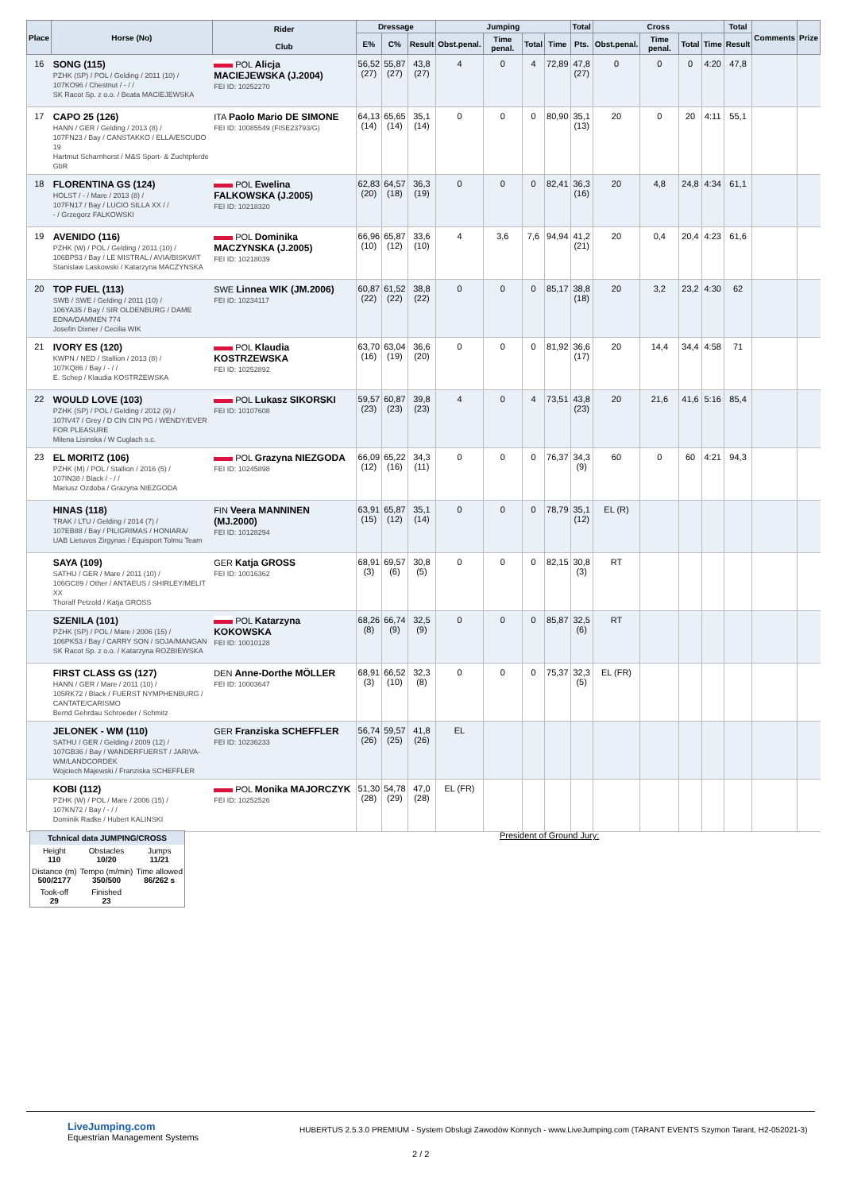| Place | Horse (No) | Rider Club | Dressage | | | Jumping | | | | Total | Cross | | | | Total | Comments | Prize |
| --- | --- | --- | --- | --- | --- | --- | --- | --- | --- | --- | --- | --- | --- | --- | --- | --- | --- |
| | | | E% | C% | Result | Obst.penal. | Time penal. | Total | Time | Pts. | Obst.penal. | Time penal. | Total | Time | Result | | |
| 16 | SONG (115) PZHK (SP) / POL / Gelding / 2011 (10) / 107KO96 / Chestnut / - / / SK Racot Sp. z o.o. / Beata MACIEJEWSKA | POL Alicja MACIEJEWSKA (J.2004) FEI ID: 10252270 | 56,52 (27) | 55,87 (27) | 43,8 (27) | 4 | 0 | 4 | 72,89 | 47,8 (27) | 0 | 0 | 0 | 4:20 | 47,8 | | |
| 17 | CAPO 25 (126) HANN / GER / Gelding / 2013 (8) / 107FN23 / Bay / CANSTAKKO / ELLA/ESCUDO 19 Hartmut Scharnhorst / M&S Sport- & Zuchtpferde GbR | ITA Paolo Mario DE SIMONE FEI ID: 10085549 (FISE23793/G) | 64,13 (14) | 65,65 (14) | 35,1 (14) | 0 | 0 | 0 | 80,90 | 35,1 (13) | 20 | 0 | 20 | 4:11 | 55,1 | | |
| 18 | FLORENTINA GS (124) HOLST / - / Mare / 2013 (8) / 107FN17 / Bay / LUCIO SILLA XX / / - / Grzegorz FALKOWSKI | POL Ewelina FALKOWSKA (J.2005) FEI ID: 10218320 | 62,83 (20) | 64,57 (18) | 36,3 (19) | 0 | 0 | 0 | 82,41 | 36,3 (16) | 20 | 4,8 | 24,8 | 4:34 | 61,1 | | |
| 19 | AVENIDO (116) PZHK (W) / POL / Gelding / 2011 (10) / 106BP53 / Bay / LE MISTRAL / AVIA/BISKWIT Stanislaw Laskowski / Katarzyna MACZYNSKA | POL Dominika MACZYNSKA (J.2005) FEI ID: 10218039 | 66,96 (10) | 65,87 (12) | 33,6 (10) | 4 | 3,6 | 7,6 | 94,94 | 41,2 (21) | 20 | 0,4 | 20,4 | 4:23 | 61,6 | | |
| 20 | TOP FUEL (113) SWB / SWE / Gelding / 2011 (10) / 106YA35 / Bay / SIR OLDENBURG / DAME EDNA/DAMMEN 774 Josefin Dixner / Cecilia WIK | SWE Linnea WIK (JM.2006) FEI ID: 10234117 | 60,87 (22) | 61,52 (22) | 38,8 (22) | 0 | 0 | 0 | 85,17 | 38,8 (18) | 20 | 3,2 | 23,2 | 4:30 | 62 | | |
| 21 | IVORY ES (120) KWPN / NED / Stallion / 2013 (8) / 107KQ86 / Bay / - / / E. Schep / Klaudia KOSTRZEWSKA | POL Klaudia KOSTRZEWSKA FEI ID: 10252892 | 63,70 (16) | 63,04 (19) | 36,6 (20) | 0 | 0 | 0 | 81,92 | 36,6 (17) | 20 | 14,4 | 34,4 | 4:58 | 71 | | |
| 22 | WOULD LOVE (103) PZHK (SP) / POL / Gelding / 2012 (9) / 107IV47 / Grey / D CIN CIN PG / WENDY/EVER FOR PLEASURE Milena Lisinska / W Cuglach s.c. | POL Lukasz SIKORSKI FEI ID: 10107608 | 59,57 (23) | 60,87 (23) | 39,8 (23) | 4 | 0 | 4 | 73,51 | 43,8 (23) | 20 | 21,6 | 41,6 | 5:16 | 85,4 | | |
| 23 | EL MORITZ (106) PZHK (M) / POL / Stallion / 2016 (5) / 107IN38 / Black / - / / Mariusz Ozdoba / Grazyna NIEZGODA | POL Grazyna NIEZGODA FEI ID: 10245898 | 66,09 (12) | 65,22 (16) | 34,3 (11) | 0 | 0 | 0 | 76,37 | 34,3 (9) | 60 | 0 | 60 | 4:21 | 94,3 | | |
| | HINAS (118) TRAK / LTU / Gelding / 2014 (7) / 107EB88 / Bay / PILIGRIMAS / HONIARA/ UAB Lietuvos Zirgynas / Equisport Tolmu Team | FIN Veera MANNINEN (MJ.2000) FEI ID: 10128294 | 63,91 (15) | 65,87 (12) | 35,1 (14) | 0 | 0 | 0 | 78,79 | 35,1 (12) | EL (R) | | | | | | |
| | SAYA (109) SATHU / GER / Mare / 2011 (10) / 106GC89 / Other / ANTAEUS / SHIRLEY/MELIT XX Thoralf Petzold / Katja GROSS | GER Katja GROSS FEI ID: 10016362 | 68,91 (3) | 69,57 (6) | 30,8 (5) | 0 | 0 | 0 | 82,15 | 30,8 (3) | RT | | | | | | |
| | SZENILA (101) PZHK (SP) / POL / Mare / 2006 (15) / 106PK53 / Bay / CARRY SON / SOJA/MANGAN SK Racot Sp. z o.o. / Katarzyna ROZBIEWSKA | POL Katarzyna KOKOWSKA FEI ID: 10010128 | 68,26 (8) | 66,74 (9) | 32,5 (9) | 0 | 0 | 0 | 85,87 | 32,5 (6) | RT | | | | | | |
| | FIRST CLASS GS (127) HANN / GER / Mare / 2011 (10) / 105RK72 / Black / FUERST NYMPHENBURG / CANTATE/CARISMO Bernd Gehrdau Schroeder / Schmitz | DEN Anne-Dorthe MÖLLER FEI ID: 10003647 | 68,91 (3) | 66,52 (10) | 32,3 (8) | 0 | 0 | 0 | 75,37 | 32,3 (5) | EL (FR) | | | | | | |
| | JELONEK - WM (110) SATHU / GER / Gelding / 2009 (12) / 107GB36 / Bay / WANDERFUERST / JARIVA-WM/LANDCORDEK Wojciech Majewski / Franziska SCHEFFLER | GER Franziska SCHEFFLER FEI ID: 10236233 | 56,74 (26) | 59,57 (25) | 41,8 (26) | EL | | | | | | | | | | | |
| | KOBI (112) PZHK (W) / POL / Mare / 2006 (15) / 107KN72 / Bay / - / / Dominik Radke / Hubert KALINSKI | POL Monika MAJORCZYK FEI ID: 10252526 | 51,30 (28) | 54,78 (29) | 47,0 (28) | EL (FR) | | | | | | | | | | | |
| Tchnical data JUMPING/CROSS | | |
| --- | --- | --- |
| Height 110 | Obstacles 10/20 | Jumps 11/21 |
| Distance (m) 500/2177 | Tempo (m/min) 350/500 | Time allowed 86/262 s |
| Took-off 29 | Finished 23 | |
President of Ground Jury:
LiveJumping.com
Equestrian Management Systems
HUBERTUS 2.5.3.0 PREMIUM - System Obslugi Zawodów Konnych - www.LiveJumping.com (TARANT EVENTS Szymon Tarant, H2-052021-3)
2 / 2